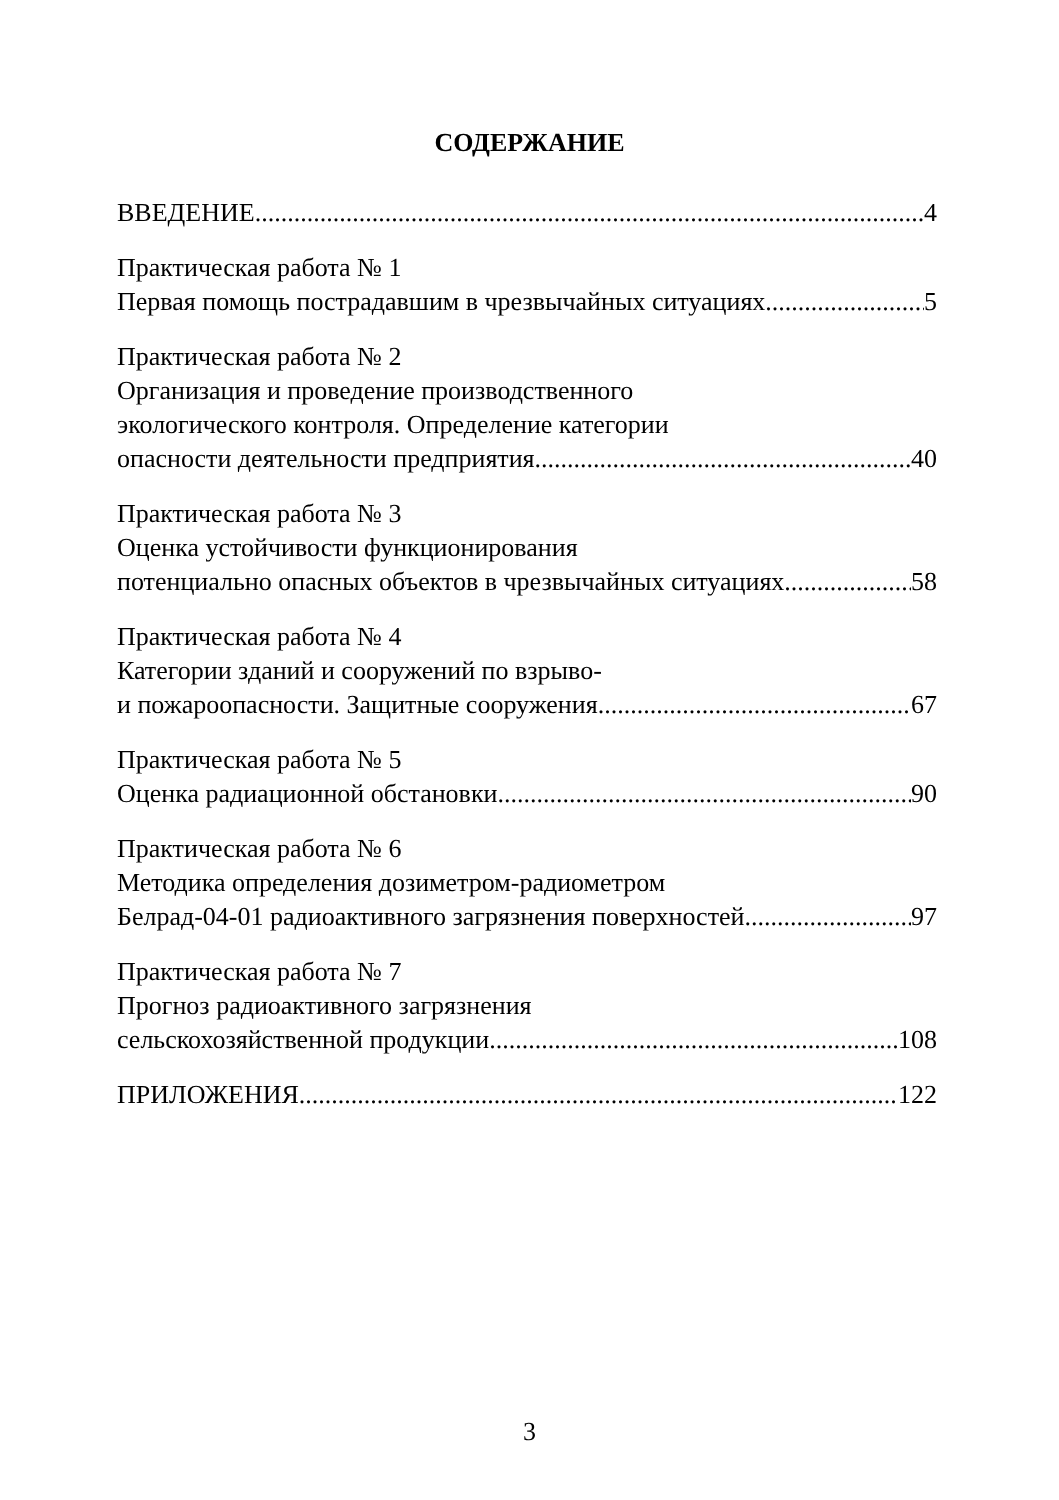СОДЕРЖАНИЕ
ВВЕДЕНИЕ 4
Практическая работа № 1
Первая помощь пострадавшим в чрезвычайных ситуациях 5
Практическая работа № 2
Организация и проведение производственного
экологического контроля. Определение категории
опасности деятельности предприятия 40
Практическая работа № 3
Оценка устойчивости функционирования
потенциально опасных объектов в чрезвычайных ситуациях 58
Практическая работа № 4
Категории зданий и сооружений по взрыво-
и пожароопасности. Защитные сооружения 67
Практическая работа № 5
Оценка радиационной обстановки 90
Практическая работа № 6
Методика определения дозиметром-радиометром
Белрад-04-01 радиоактивного загрязнения поверхностей 97
Практическая работа № 7
Прогноз радиоактивного загрязнения
сельскохозяйственной продукции 108
ПРИЛОЖЕНИЯ 122
3